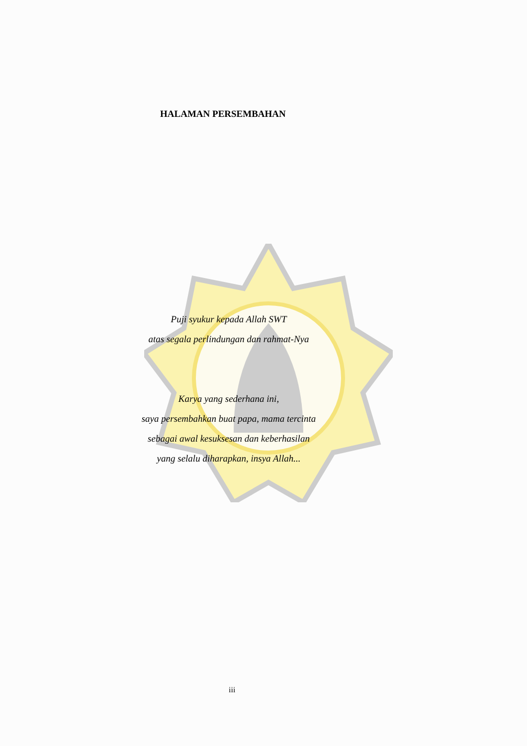HALAMAN PERSEMBAHAN
Puji syukur kepada Allah SWT
atas segala perlindungan dan rahmat-Nya
Karya yang sederhana ini,
saya persembahkan buat papa, mama tercinta
sebagai awal kesuksesan dan keberhasilan
yang selalu diharapkan, insya Allah...
iii